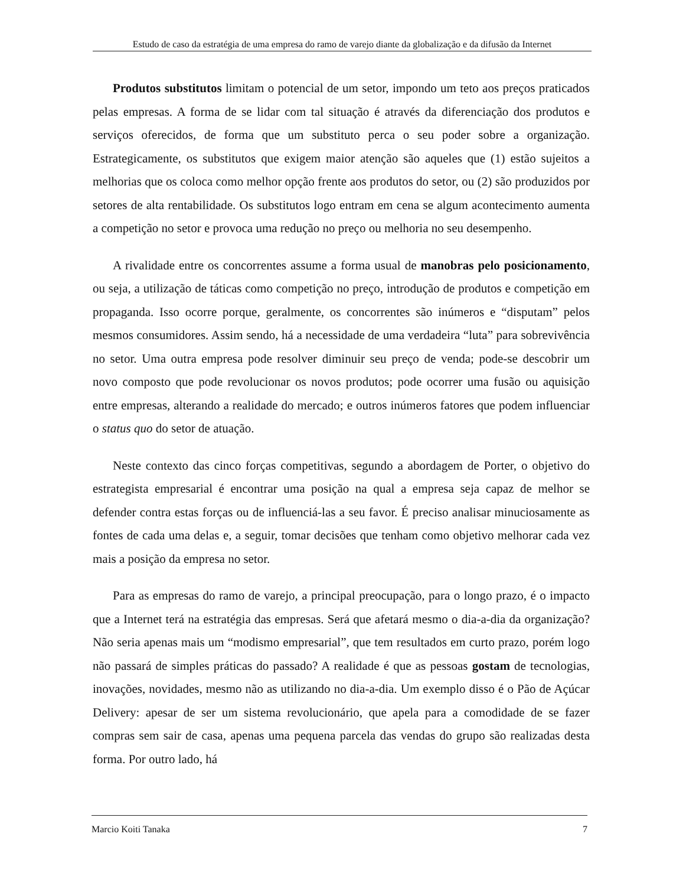Estudo de caso da estratégia de uma empresa do ramo de varejo diante da globalização e da difusão da Internet
Produtos substitutos limitam o potencial de um setor, impondo um teto aos preços praticados pelas empresas. A forma de se lidar com tal situação é através da diferenciação dos produtos e serviços oferecidos, de forma que um substituto perca o seu poder sobre a organização. Estrategicamente, os substitutos que exigem maior atenção são aqueles que (1) estão sujeitos a melhorias que os coloca como melhor opção frente aos produtos do setor, ou (2) são produzidos por setores de alta rentabilidade. Os substitutos logo entram em cena se algum acontecimento aumenta a competição no setor e provoca uma redução no preço ou melhoria no seu desempenho.
A rivalidade entre os concorrentes assume a forma usual de manobras pelo posicionamento, ou seja, a utilização de táticas como competição no preço, introdução de produtos e competição em propaganda. Isso ocorre porque, geralmente, os concorrentes são inúmeros e “disputam” pelos mesmos consumidores. Assim sendo, há a necessidade de uma verdadeira “luta” para sobrevivência no setor. Uma outra empresa pode resolver diminuir seu preço de venda; pode-se descobrir um novo composto que pode revolucionar os novos produtos; pode ocorrer uma fusão ou aquisição entre empresas, alterando a realidade do mercado; e outros inúmeros fatores que podem influenciar o status quo do setor de atuação.
Neste contexto das cinco forças competitivas, segundo a abordagem de Porter, o objetivo do estrategista empresarial é encontrar uma posição na qual a empresa seja capaz de melhor se defender contra estas forças ou de influenciá-las a seu favor. É preciso analisar minuciosamente as fontes de cada uma delas e, a seguir, tomar decisões que tenham como objetivo melhorar cada vez mais a posição da empresa no setor.
Para as empresas do ramo de varejo, a principal preocupação, para o longo prazo, é o impacto que a Internet terá na estratégia das empresas. Será que afetará mesmo o dia-a-dia da organização? Não seria apenas mais um “modismo empresarial”, que tem resultados em curto prazo, porém logo não passará de simples práticas do passado? A realidade é que as pessoas gostam de tecnologias, inovações, novidades, mesmo não as utilizando no dia-a-dia. Um exemplo disso é o Pão de Açúcar Delivery: apesar de ser um sistema revolucionário, que apela para a comodidade de se fazer compras sem sair de casa, apenas uma pequena parcela das vendas do grupo são realizadas desta forma. Por outro lado, há
Marcio Koiti Tanaka 7